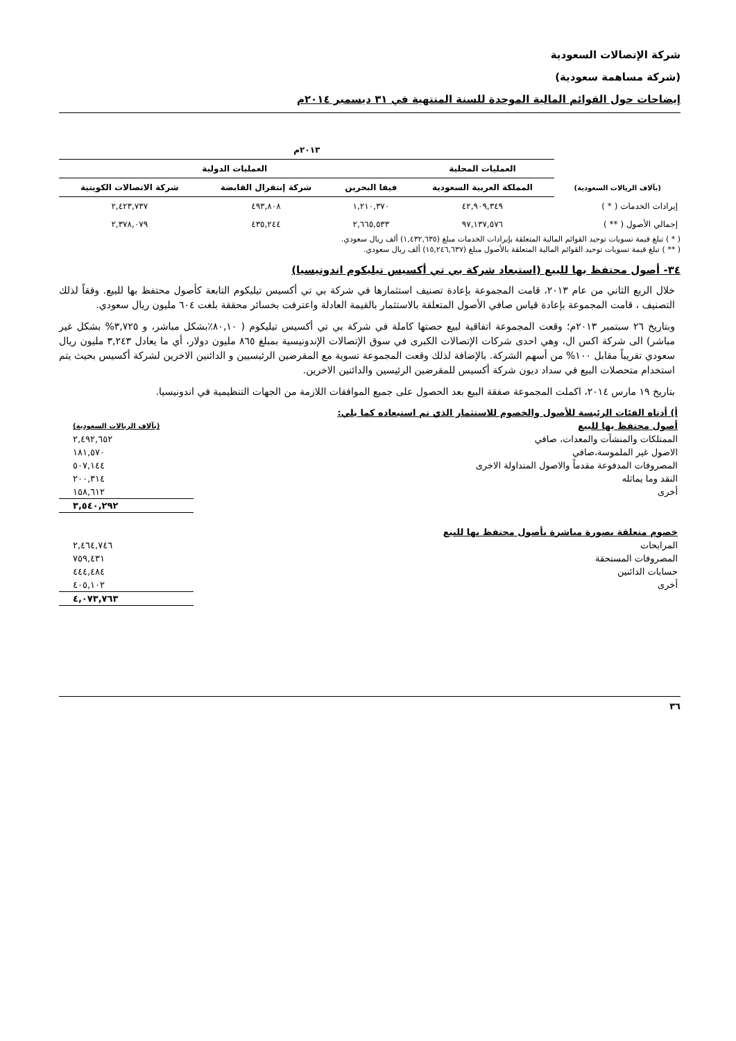شركة الإتصالات السعودية
(شركة مساهمة سعودية)
إيضاحات حول القوائم المالية الموحدة للسنة المنتهية في ٣١ ديسمبر ٢٠١٤م
| | ٢٠١٣م | | | |
| --- | --- | --- | --- | --- |
| | العمليات المحلية | العمليات الدولية | | |
| (بآلاف الريالات السعودية) | المملكة العربية السعودية | فيفا البحرين | شركة إنتقرال القابضة | شركة الاتصالات الكويتية |
| إيرادات الخدمات ( * ) | ٤٢,٩٠٩,٣٤٩ | ١,٢١٠,٣٧٠ | ٤٩٣,٨٠٨ | ٢,٤٢٣,٧٣٧ |
| إجمالي الأصول ( ** ) | ٩٧,١٣٧,٥٧٦ | ٢,٦٦٥,٥٣٣ | ٤٣٥,٢٤٤ | ٢,٣٧٨,٠٧٩ |
( * ) تبلغ قيمة تسويات توحيد القوائم المالية المتعلقة بإيرادات الخدمات مبلغ (١,٤٣٢,٦٣٥) ألف ريال سعودي.
( ** ) تبلغ قيمة تسويات توحيد القوائم المالية المتعلقة بالأصول مبلغ (١٥,٢٤٦,٦٣٧) ألف ريال سعودي.
٣٤- أصول محتفظ بها للبيع (استبعاد شركة بي تي أكسيس تيليكوم اندونيسيا)
خلال الربع الثاني من عام ٢٠١٣، قامت المجموعة بإعادة تصنيف استثمارها في شركة بي تي أكسيس تيليكوم التابعة كأصول محتفظ بها للبيع. وفقاً لذلك التصنيف ، قامت المجموعة بإعادة قياس صافي الأصول المتعلقة بالاستثمار بالقيمة العادلة واعترفت بخسائر محققة بلغت ٦٠٤ مليون ريال سعودي.
وبتاريخ ٢٦ سبتمبر ٢٠١٣م؛ وقعت المجموعة اتفاقية لبيع حصتها كاملة في شركة بي تي أكسيس تيليكوم ( ٨٠,١٠٪بشكل مباشر، و ٣,٧٢٥% بشكل غير مباشر) الى شركة اكس ال، وهي احدى شركات الإتصالات الكبرى في سوق الإتصالات الإندونيسية بمبلغ ٨٦٥ مليون دولار، أي ما يعادل ٣,٢٤٣ مليون ريال سعودي تقريباً مقابل ١٠٠% من أسهم الشركة. بالإضافة لذلك وقعت المجموعة تسوية مع المقرضين الرئيسيين و الدائنين الاخرين لشركة أكسيس بحيث يتم استخدام متحصلات البيع في سداد ديون شركة أكسيس للمقرضين الرئيسين والدائنين الاخرين.
بتاريخ ١٩ مارس ٢٠١٤، اكملت المجموعة صفقة البيع بعد الحصول على جميع الموافقات اللازمة من الجهات التنظيمية في اندونيسيا.
| أ) أدناه الفئات الرئيسة للأصول والخصوم للاستثمار الذي تم استبعاده كما يلي: | |
| أصول محتفظ بها للبيع | (بآلاف الريالات السعودية) |
| الممتلكات والمنشآت والمعدات، صافي | ٢,٤٩٢,٦٥٢ |
| الاصول غير الملموسة،صافي | ١٨١,٥٧٠ |
| المصروفات المدفوعة مقدماً والاصول المتداولة الاخرى | ٥٠٧,١٤٤ |
| النقد وما يماثله | ٢٠٠,٣١٤ |
| أخرى | ١٥٨,٦١٢ |
| | ٣,٥٤٠,٢٩٢ |
| خصوم متعلقة بصورة مباشرة بأصول محتفظ بها للبيع | |
| المرابحات | ٢,٤٦٤,٧٤٦ |
| المصروفات المستحقة | ٧٥٩,٤٣١ |
| حسابات الدائنين | ٤٤٤,٤٨٤ |
| أخرى | ٤٠٥,١٠٢ |
| | ٤,٠٧٣,٧٦٣ |
٣٦